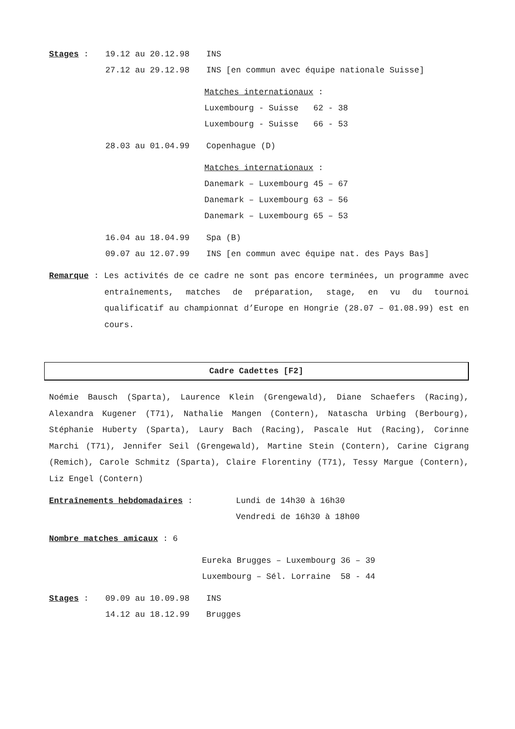Stages : 19.12 au 20.12.98 INS
27.12 au 29.12.98 INS [en commun avec équipe nationale Suisse]
Matches internationaux :
Luxembourg - Suisse 62 - 38
Luxembourg - Suisse 66 - 53
28.03 au 01.04.99 Copenhague (D)
Matches internationaux :
Danemark – Luxembourg 45 – 67
Danemark – Luxembourg 63 – 56
Danemark – Luxembourg 65 – 53
16.04 au 18.04.99 Spa (B)
09.07 au 12.07.99 INS [en commun avec équipe nat. des Pays Bas]
Remarque : Les activités de ce cadre ne sont pas encore terminées, un programme avec entraînements, matches de préparation, stage, en vu du tournoi qualificatif au championnat d’Europe en Hongrie (28.07 – 01.08.99) est en cours.
Cadre Cadettes [F2]
Noémie Bausch (Sparta), Laurence Klein (Grengewald), Diane Schaefers (Racing), Alexandra Kugener (T71), Nathalie Mangen (Contern), Natascha Urbing (Berbourg), Stéphanie Huberty (Sparta), Laury Bach (Racing), Pascale Hut (Racing), Corinne Marchi (T71), Jennifer Seil (Grengewald), Martine Stein (Contern), Carine Cigrang (Remich), Carole Schmitz (Sparta), Claire Florentiny (T71), Tessy Margue (Contern), Liz Engel (Contern)
Entraînements hebdomadaires : Lundi de 14h30 à 16h30
Vendredi de 16h30 à 18h00
Nombre matches amicaux : 6
Eureka Brugges – Luxembourg 36 – 39
Luxembourg – Sél. Lorraine 58 - 44
Stages : 09.09 au 10.09.98 INS
14.12 au 18.12.99 Brugges